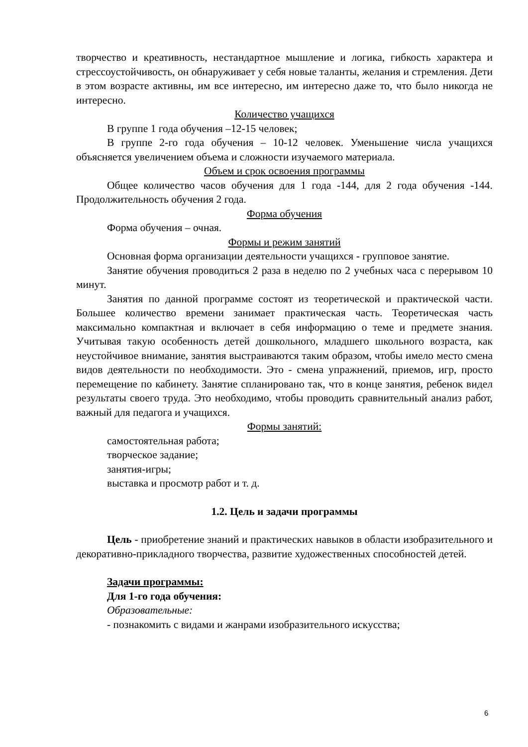творчество и креативность, нестандартное мышление и логика, гибкость характера и стрессоустойчивость, он обнаруживает у себя новые таланты, желания и стремления. Дети в этом возрасте активны, им все интересно, им интересно даже то, что было никогда не интересно.
Количество учащихся
В группе 1 года обучения –12-15 человек;
В группе 2-го года обучения – 10-12 человек. Уменьшение числа учащихся объясняется увеличением объема и сложности изучаемого материала.
Объем и срок освоения программы
Общее количество часов обучения для 1 года -144, для 2 года обучения -144. Продолжительность обучения 2 года.
Форма обучения
Форма обучения – очная.
Формы и режим занятий
Основная форма организации деятельности учащихся - групповое занятие.
Занятие обучения проводиться 2 раза в неделю по 2 учебных часа с перерывом 10 минут.
Занятия по данной программе состоят из теоретической и практической части. Большее количество времени занимает практическая часть. Теоретическая часть максимально компактная и включает в себя информацию о теме и предмете знания. Учитывая такую особенность детей дошкольного, младшего школьного возраста, как неустойчивое внимание, занятия выстраиваются таким образом, чтобы имело место смена видов деятельности по необходимости. Это - смена упражнений, приемов, игр, просто перемещение по кабинету. Занятие спланировано так, что в конце занятия, ребенок видел результаты своего труда. Это необходимо, чтобы проводить сравнительный анализ работ, важный для педагога и учащихся.
Формы занятий:
самостоятельная работа;
творческое задание;
занятия-игры;
выставка и просмотр работ и т. д.
1.2. Цель и задачи программы
Цель - приобретение знаний и практических навыков в области изобразительного и декоративно-прикладного творчества, развитие художественных способностей детей.
Задачи программы:
Для 1-го года обучения:
Образовательные:
- познакомить с видами и жанрами изобразительного искусства;
6